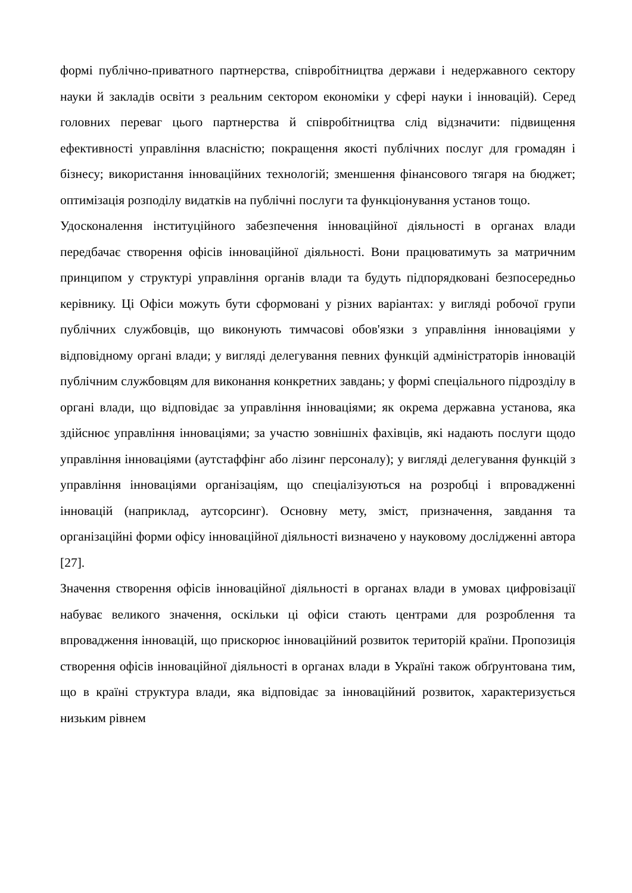формі публічно-приватного партнерства, співробітництва держави і недержавного сектору науки й закладів освіти з реальним сектором економіки у сфері науки і інновацій). Серед головних переваг цього партнерства й співробітництва слід відзначити: підвищення ефективності управління власністю; покращення якості публічних послуг для громадян і бізнесу; використання інноваційних технологій; зменшення фінансового тягаря на бюджет; оптимізація розподілу видатків на публічні послуги та функціонування установ тощо.
Удосконалення інституційного забезпечення інноваційної діяльності в органах влади передбачає створення офісів інноваційної діяльності. Вони працюватимуть за матричним принципом у структурі управління органів влади та будуть підпорядковані безпосередньо керівнику. Ці Офіси можуть бути сформовані у різних варіантах: у вигляді робочої групи публічних службовців, що виконують тимчасові обов'язки з управління інноваціями у відповідному органі влади; у вигляді делегування певних функцій адміністраторів інновацій публічним службовцям для виконання конкретних завдань; у формі спеціального підрозділу в органі влади, що відповідає за управління інноваціями; як окрема державна установа, яка здійснює управління інноваціями; за участю зовнішніх фахівців, які надають послуги щодо управління інноваціями (аутстаффінг або лізинг персоналу); у вигляді делегування функцій з управління інноваціями організаціям, що спеціалізуються на розробці і впровадженні інновацій (наприклад, аутсорсинг). Основну мету, зміст, призначення, завдання та організаційні форми офісу інноваційної діяльності визначено у науковому дослідженні автора [27].
Значення створення офісів інноваційної діяльності в органах влади в умовах цифровізації набуває великого значення, оскільки ці офіси стають центрами для розроблення та впровадження інновацій, що прискорює інноваційний розвиток територій країни. Пропозиція створення офісів інноваційної діяльності в органах влади в Україні також обґрунтована тим, що в країні структура влади, яка відповідає за інноваційний розвиток, характеризується низьким рівнем